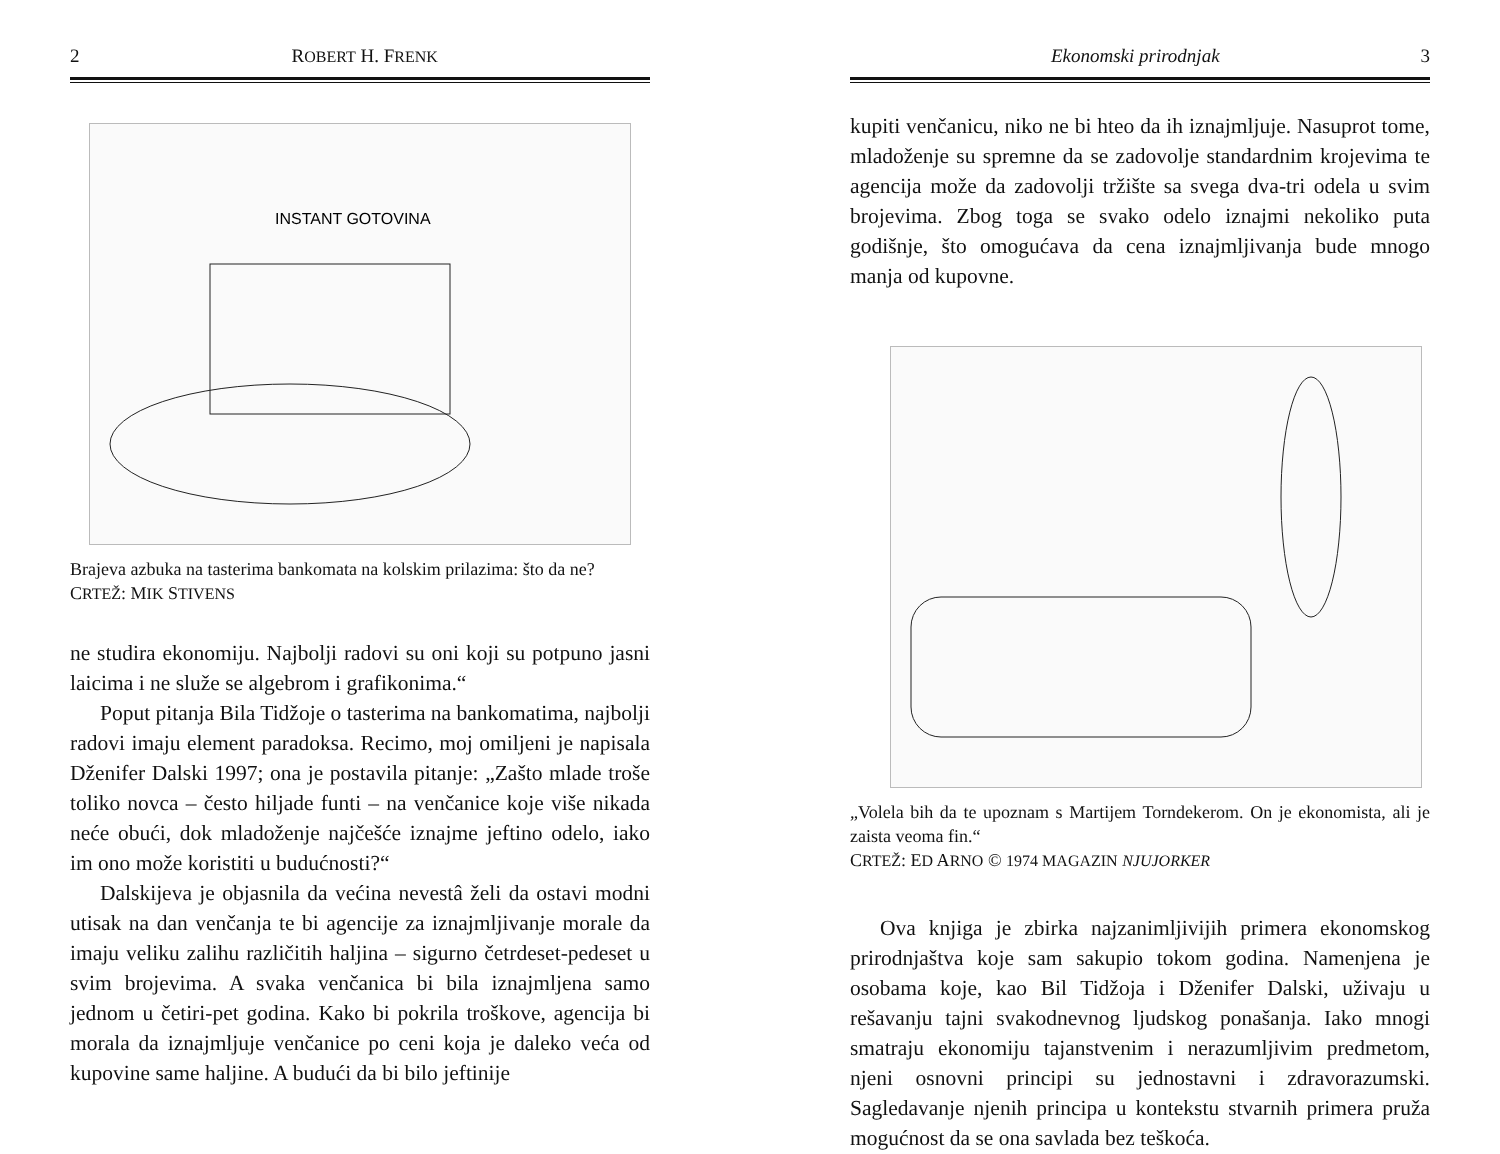2 ROBERT H. FRENK
INSTANT GOTOVINA
Brajeva azbuka na tasterima bankomata na kolskim prilazima: što da ne?
CRTEŽ: MIK STIVENS
ne studira ekonomiju. Najbolji radovi su oni koji su potpuno jasni laicima i ne služe se algebrom i grafikonima.“
Poput pitanja Bila Tidžoje o tasterima na bankomatima, najbolji radovi imaju element paradoksa. Recimo, moj omiljeni je napisala Dženifer Dalski 1997; ona je postavila pitanje: „Zašto mlade troše toliko novca – često hiljade funti – na venčanice koje više nikada neće obući, dok mladoženje najčešće iznajme jeftino odelo, iako im ono može koristiti u budućnosti?“
Dalskijeva je objasnila da većina nevestâ želi da ostavi modni utisak na dan venčanja te bi agencije za iznajmljivanje morale da imaju veliku zalihu različitih haljina – sigurno četrdeset-pedeset u svim brojevima. A svaka venčanica bi bila iznajmljena samo jednom u četiri-pet godina. Kako bi pokrila troškove, agencija bi morala da iznajmljuje venčanice po ceni koja je daleko veća od kupovine same haljine. A budući da bi bilo jeftinije
Ekonomski prirodnjak 3
kupiti venčanicu, niko ne bi hteo da ih iznajmljuje. Nasuprot tome, mladoženje su spremne da se zadovolje standardnim krojevima te agencija može da zadovolji tržište sa svega dva-tri odela u svim brojevima. Zbog toga se svako odelo iznajmi nekoliko puta godišnje, što omogućava da cena iznajmljivanja bude mnogo manja od kupovne.
„Volela bih da te upoznam s Martijem Torndekerom. On je ekonomista, ali je zaista veoma fin.“
CRTEŽ: ED ARNO © 1974 MAGAZIN NJUJORKER
Ova knjiga je zbirka najzanimljivijih primera ekonomskog prirodnjaštva koje sam sakupio tokom godina. Namenjena je osobama koje, kao Bil Tidžoja i Dženifer Dalski, uživaju u rešavanju tajni svakodnevnog ljudskog ponašanja. Iako mnogi smatraju ekonomiju tajanstvenim i nerazumljivim predmetom, njeni osnovni principi su jednostavni i zdravorazumski. Sagledavanje njenih principa u kontekstu stvarnih primera pruža mogućnost da se ona savlada bez teškoća.